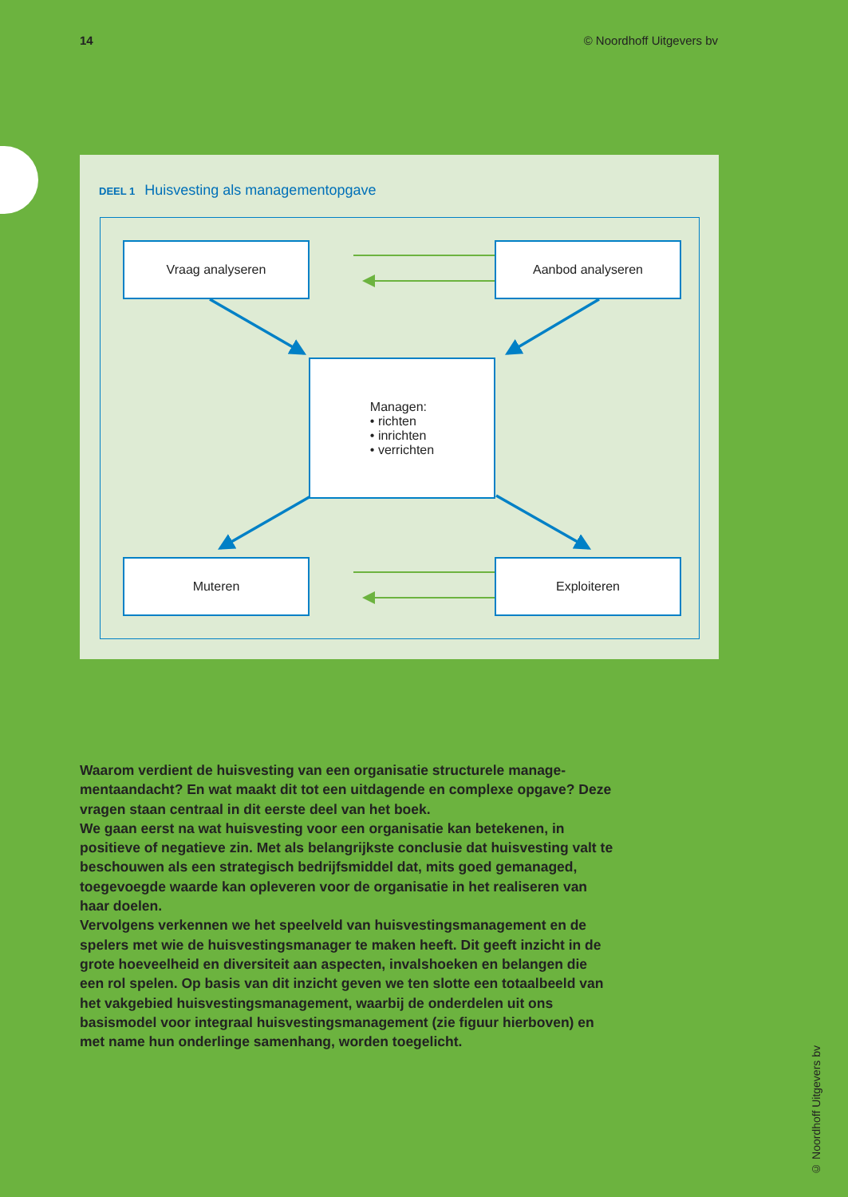14 © Noordhoff Uitgevers bv
DEEL 1 Huisvesting als managementopgave
Vraag analyseren Aanbod analyseren
Managen:
• richten
• inrichten
• verrichten
Muteren Exploiteren
Waarom verdient de huisvesting van een organisatie structurele manage­mentaandacht? En wat maakt dit tot een uitdagende en complexe opgave? Deze vragen staan centraal in dit eerste deel van het boek.
We gaan eerst na wat huisvesting voor een organisatie kan betekenen, in positieve of negatieve zin. Met als belangrijkste conclusie dat huisvesting valt te beschouwen als een strategisch bedrijfsmiddel dat, mits goed gema­naged, toegevoegde waarde kan opleveren voor de organisatie in het realise­ren van haar doelen.
Vervolgens verkennen we het speelveld van huisvestingsmanagement en de spelers met wie de huisvestingsmanager te maken heeft. Dit geeft inzicht in de grote hoeveelheid en diversiteit aan aspecten, invalshoeken en belangen die een rol spelen. Op basis van dit inzicht geven we ten slotte een totaal­beeld van het vakgebied huisvestingsmanagement, waarbij de onderdelen uit ons basismodel voor integraal huisvestingsmanagement (zie figuur hier­boven) en met name hun onderlinge samenhang, worden toegelicht.
© Noordhoff Uitgevers bv